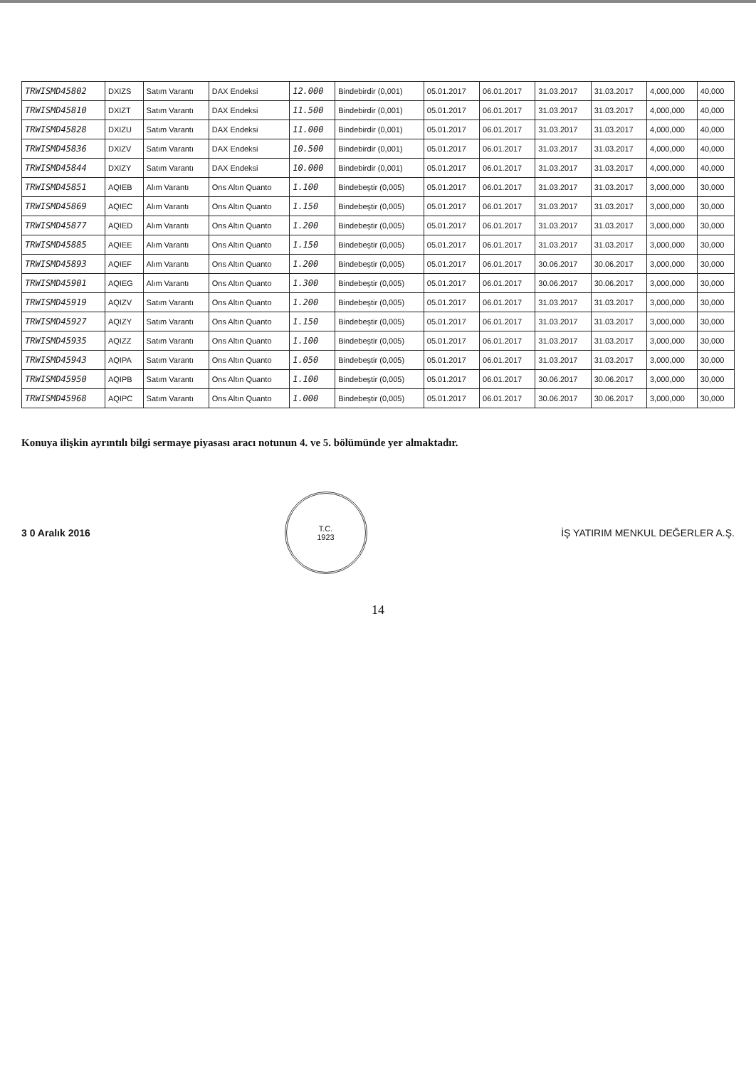| TRWISMD45802 | DXIZS | Satım Varantı | DAX Endeksi | 12.000 | Bindebirdir (0,001) | 05.01.2017 | 06.01.2017 | 31.03.2017 | 31.03.2017 | 4,000,000 | 40,000 |
| TRWISMD45810 | DXIZT | Satım Varantı | DAX Endeksi | 11.500 | Bindebirdir (0,001) | 05.01.2017 | 06.01.2017 | 31.03.2017 | 31.03.2017 | 4,000,000 | 40,000 |
| TRWISMD45828 | DXIZU | Satım Varantı | DAX Endeksi | 11.000 | Bindebirdir (0,001) | 05.01.2017 | 06.01.2017 | 31.03.2017 | 31.03.2017 | 4,000,000 | 40,000 |
| TRWISMD45836 | DXIZV | Satım Varantı | DAX Endeksi | 10.500 | Bindebirdir (0,001) | 05.01.2017 | 06.01.2017 | 31.03.2017 | 31.03.2017 | 4,000,000 | 40,000 |
| TRWISMD45844 | DXIZY | Satım Varantı | DAX Endeksi | 10.000 | Bindebirdir (0,001) | 05.01.2017 | 06.01.2017 | 31.03.2017 | 31.03.2017 | 4,000,000 | 40,000 |
| TRWISMD45851 | AQIEB | Alım Varantı | Ons Altın Quanto | 1.100 | Bindebeştir (0,005) | 05.01.2017 | 06.01.2017 | 31.03.2017 | 31.03.2017 | 3,000,000 | 30,000 |
| TRWISMD45869 | AQIEC | Alım Varantı | Ons Altın Quanto | 1.150 | Bindebeştir (0,005) | 05.01.2017 | 06.01.2017 | 31.03.2017 | 31.03.2017 | 3,000,000 | 30,000 |
| TRWISMD45877 | AQIED | Alım Varantı | Ons Altın Quanto | 1.200 | Bindebeştir (0,005) | 05.01.2017 | 06.01.2017 | 31.03.2017 | 31.03.2017 | 3,000,000 | 30,000 |
| TRWISMD45885 | AQIEE | Alım Varantı | Ons Altın Quanto | 1.150 | Bindebeştir (0,005) | 05.01.2017 | 06.01.2017 | 31.03.2017 | 31.03.2017 | 3,000,000 | 30,000 |
| TRWISMD45893 | AQIEF | Alım Varantı | Ons Altın Quanto | 1.200 | Bindebeştir (0,005) | 05.01.2017 | 06.01.2017 | 30.06.2017 | 30.06.2017 | 3,000,000 | 30,000 |
| TRWISMD45901 | AQIEG | Alım Varantı | Ons Altın Quanto | 1.300 | Bindebeştir (0,005) | 05.01.2017 | 06.01.2017 | 30.06.2017 | 30.06.2017 | 3,000,000 | 30,000 |
| TRWISMD45919 | AQIZV | Satım Varantı | Ons Altın Quanto | 1.200 | Bindebeştir (0,005) | 05.01.2017 | 06.01.2017 | 31.03.2017 | 31.03.2017 | 3,000,000 | 30,000 |
| TRWISMD45927 | AQIZY | Satım Varantı | Ons Altın Quanto | 1.150 | Bindebeştir (0,005) | 05.01.2017 | 06.01.2017 | 31.03.2017 | 31.03.2017 | 3,000,000 | 30,000 |
| TRWISMD45935 | AQIZZ | Satım Varantı | Ons Altın Quanto | 1.100 | Bindebeştir (0,005) | 05.01.2017 | 06.01.2017 | 31.03.2017 | 31.03.2017 | 3,000,000 | 30,000 |
| TRWISMD45943 | AQIPA | Satım Varantı | Ons Altın Quanto | 1.050 | Bindebeştir (0,005) | 05.01.2017 | 06.01.2017 | 31.03.2017 | 31.03.2017 | 3,000,000 | 30,000 |
| TRWISMD45950 | AQIPB | Satım Varantı | Ons Altın Quanto | 1.100 | Bindebeştir (0,005) | 05.01.2017 | 06.01.2017 | 30.06.2017 | 30.06.2017 | 3,000,000 | 30,000 |
| TRWISMD45968 | AQIPC | Satım Varantı | Ons Altın Quanto | 1.000 | Bindebeştir (0,005) | 05.01.2017 | 06.01.2017 | 30.06.2017 | 30.06.2017 | 3,000,000 | 30,000 |
Konuya ilişkin ayrıntılı bilgi sermaye piyasası aracı notunun 4. ve 5. bölümünde yer almaktadır.
3 0 Aralık 2016
T.C.
1923
İŞ YATIRIM MENKUL DEĞERLER A.Ş.
14